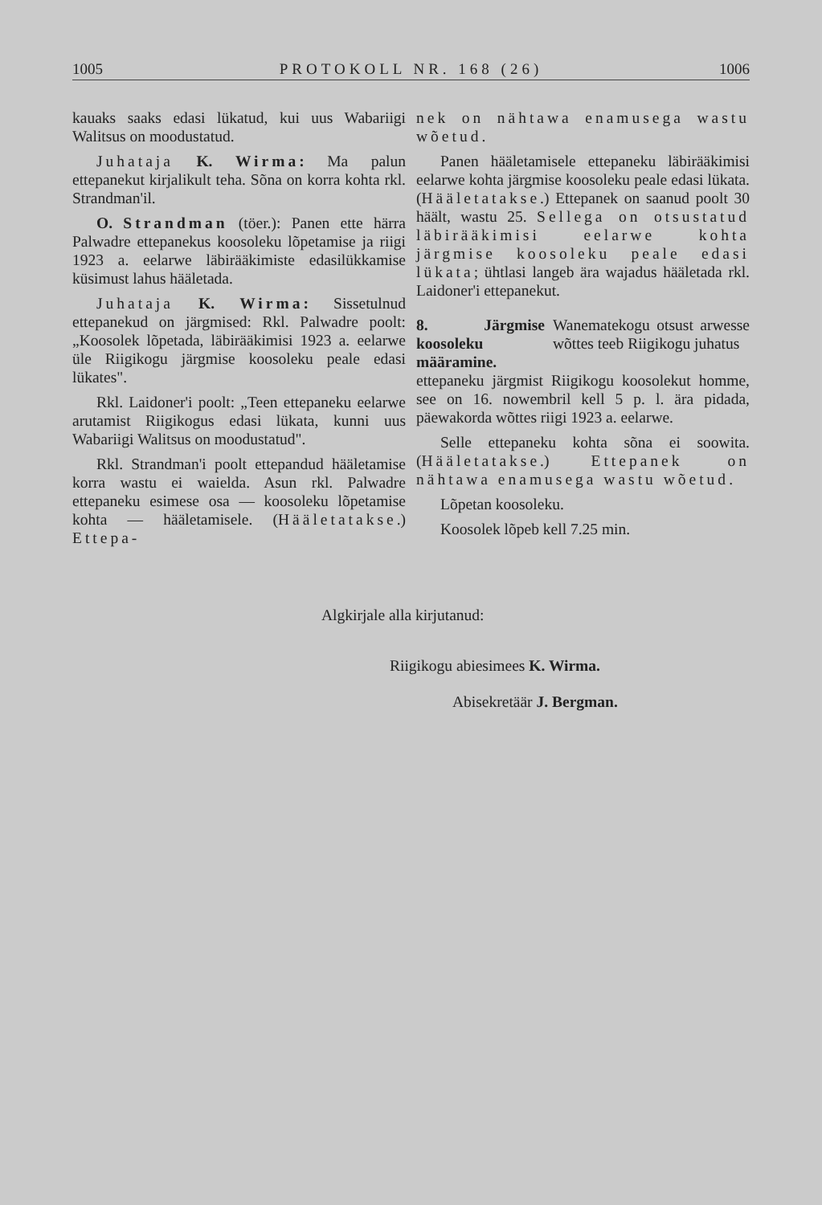1005 PROTOKOLL NR. 168 (26) 1006
kauaks saaks edasi lükatud, kui uus Wabariigi Walitsus on moodustatud.
Juhataja K. Wirma: Ma palun ettepanekut kirjalikult teha. Sõna on korra kohta rkl. Strandman'il.
O. Strandman (töer.): Panen ette härra Palwadre ettepanekus koosoleku lõpetamise ja riigi 1923 a. eelarwe läbirääkimiste edasilükkamise küsimust lahus hääletada.
Juhataja K. Wirma: Sissetulnud ettepanekud on järgmised: Rkl. Palwadre poolt: „Koosolek lõpetada, läbirääkimisi 1923 a. eelarwe üle Riigikogu järgmise koosoleku peale edasi lükates".
Rkl. Laidoner'i poolt: „Teen ettepaneku eelarwe arutamist Riigikogus edasi lükata, kunni uus Wabariigi Walitsus on moodustatud".
Rkl. Strandman'i poolt ettepandud hääletamise korra wastu ei waielda. Asun rkl. Palwadre ettepaneku esimese osa — koosoleku lõpetamise kohta — hääletamisele. (Hääletatakse.) Ettepa-
nek on nähtawa enamusega wastu wõetud.
Panen hääletamisele ettepaneku läbirääkimisi eelarwe kohta järgmise koosoleku peale edasi lükata. (Hääletatakse.) Ettepanek on saanud poolt 30 häält, wastu 25. Sellega on otsustatud läbirääkimisi eelarwe kohta järgmise koosoleku peale edasi lükata; ühtlasi langeb ära wajadus hääletada rkl. Laidoner'i ettepanekut.
8. Järgmise koosoleku määramine. Wanematekogu otsust arwesse wõttes teeb Riigikogu juhatus
ettepaneku järgmist Riigikogu koosolekut homme, see on 16. nowembril kell 5 p. l. ära pidada, päewakorda wõttes riigi 1923 a. eelarwe.
Selle ettepaneku kohta sõna ei soowita. (Hääletatakse.) Ettepanek on nähtawa enamusega wastu wõetud.
Lõpetan koosoleku.
Koosolek lõpeb kell 7.25 min.
Algkirjale alla kirjutanud:
Riigikogu abiesimees K. Wirma.
Abisekretäär J. Bergman.